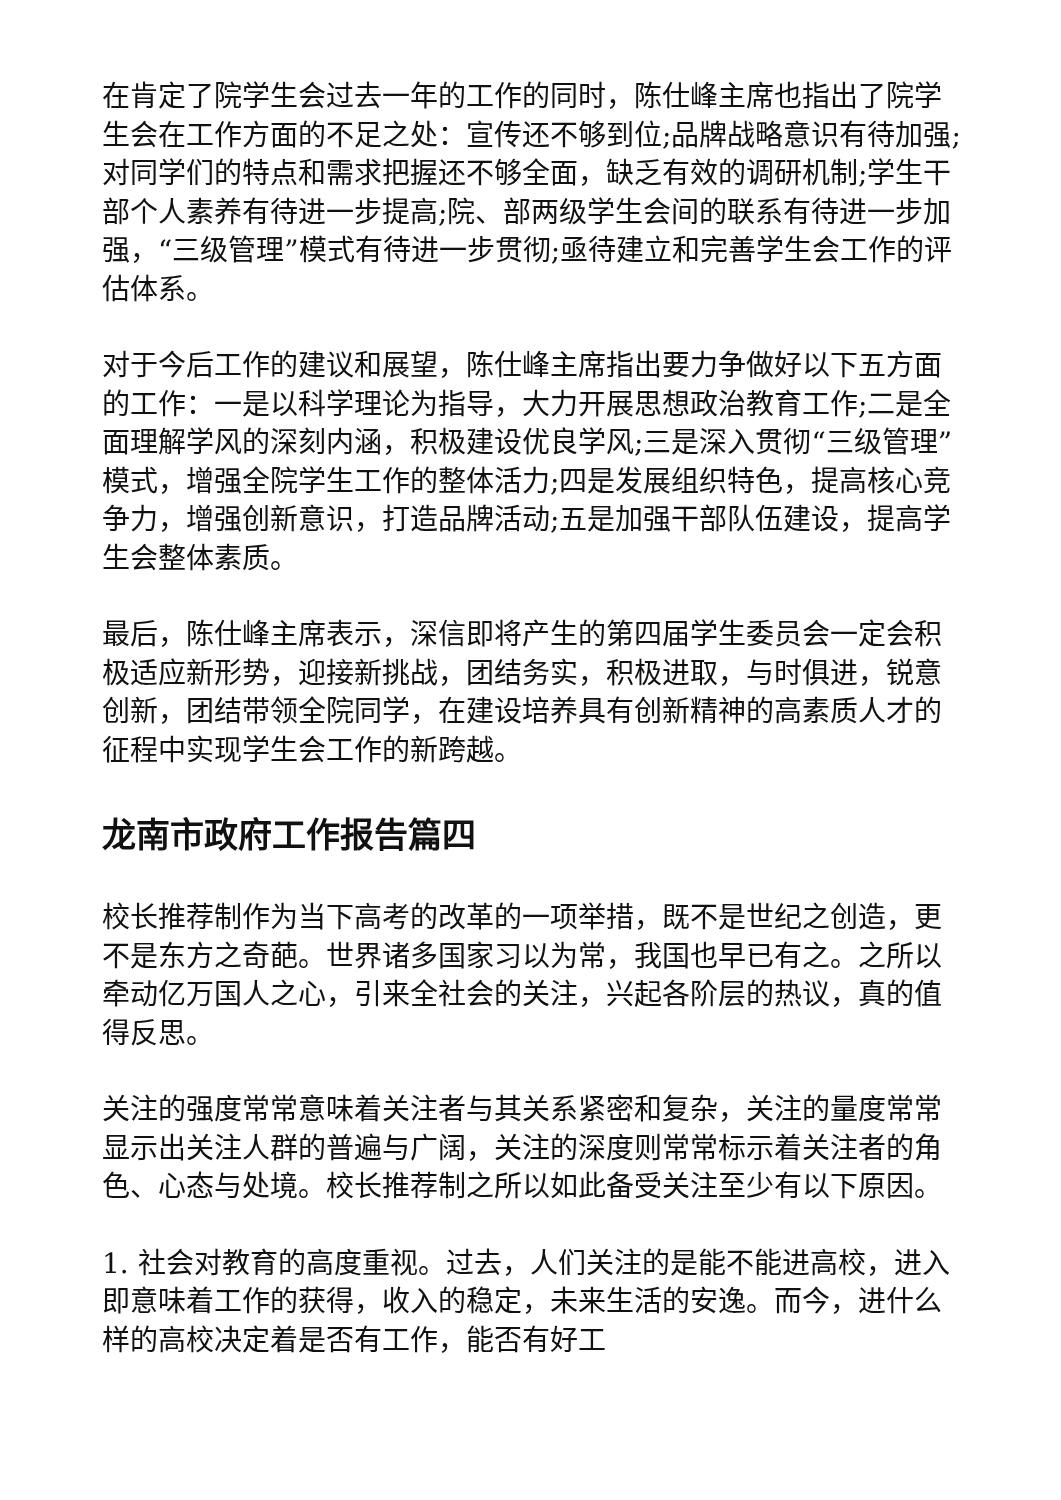在肯定了院学生会过去一年的工作的同时，陈仕峰主席也指出了院学生会在工作方面的不足之处：宣传还不够到位;品牌战略意识有待加强;对同学们的特点和需求把握还不够全面，缺乏有效的调研机制;学生干部个人素养有待进一步提高;院、部两级学生会间的联系有待进一步加强，“三级管理”模式有待进一步贯彻;亟待建立和完善学生会工作的评估体系。
对于今后工作的建议和展望，陈仕峰主席指出要力争做好以下五方面的工作：一是以科学理论为指导，大力开展思想政治教育工作;二是全面理解学风的深刻内涵，积极建设优良学风;三是深入贯彻“三级管理”模式，增强全院学生工作的整体活力;四是发展组织特色，提高核心竞争力，增强创新意识，打造品牌活动;五是加强干部队伍建设，提高学生会整体素质。
最后，陈仕峰主席表示，深信即将产生的第四届学生委员会一定会积极适应新形势，迎接新挑战，团结务实，积极进取，与时俱进，锐意创新，团结带领全院同学，在建设培养具有创新精神的高素质人才的征程中实现学生会工作的新跨越。
龙南市政府工作报告篇四
校长推荐制作为当下高考的改革的一项举措，既不是世纪之创造，更不是东方之奇葩。世界诸多国家习以为常，我国也早已有之。之所以牵动亿万国人之心，引来全社会的关注，兴起各阶层的热议，真的值得反思。
关注的强度常常意味着关注者与其关系紧密和复杂，关注的量度常常显示出关注人群的普遍与广阔，关注的深度则常常标示着关注者的角色、心态与处境。校长推荐制之所以如此备受关注至少有以下原因。
1. 社会对教育的高度重视。过去，人们关注的是能不能进高校，进入即意味着工作的获得，收入的稳定，未来生活的安逸。而今，进什么样的高校决定着是否有工作，能否有好工